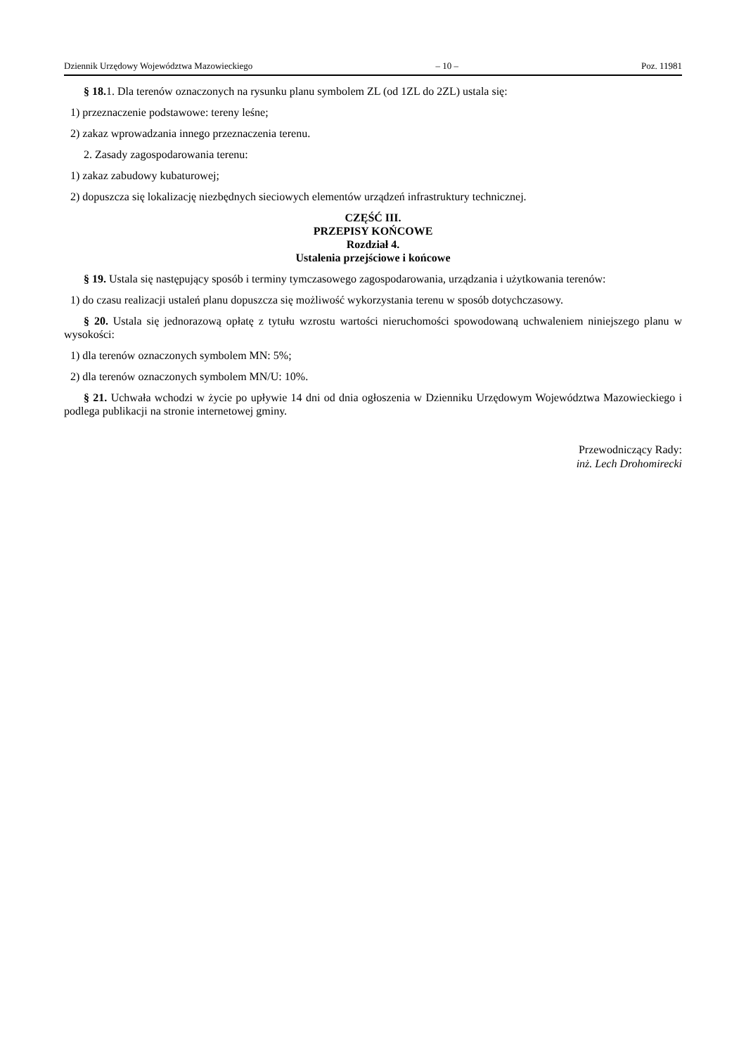Dziennik Urzędowy Województwa Mazowieckiego – 10 – Poz. 11981
§ 18. 1. Dla terenów oznaczonych na rysunku planu symbolem ZL (od 1ZL do 2ZL) ustala się:
1) przeznaczenie podstawowe: tereny leśne;
2) zakaz wprowadzania innego przeznaczenia terenu.
2. Zasady zagospodarowania terenu:
1) zakaz zabudowy kubaturowej;
2) dopuszcza się lokalizację niezbędnych sieciowych elementów urządzeń infrastruktury technicznej.
CZĘŚĆ III.
PRZEPISY KOŃCOWE
Rozdział 4.
Ustalenia przejściowe i końcowe
§ 19. Ustala się następujący sposób i terminy tymczasowego zagospodarowania, urządzania i użytkowania terenów:
1) do czasu realizacji ustaleń planu dopuszcza się możliwość wykorzystania terenu w sposób dotychczasowy.
§ 20. Ustala się jednorazową opłatę z tytułu wzrostu wartości nieruchomości spowodowaną uchwaleniem niniejszego planu w wysokości:
1) dla terenów oznaczonych symbolem MN: 5%;
2) dla terenów oznaczonych symbolem MN/U: 10%.
§ 21. Uchwała wchodzi w życie po upływie 14 dni od dnia ogłoszenia w Dzienniku Urzędowym Województwa Mazowieckiego i podlega publikacji na stronie internetowej gminy.
Przewodniczący Rady:
inż. Lech Drohomirecki